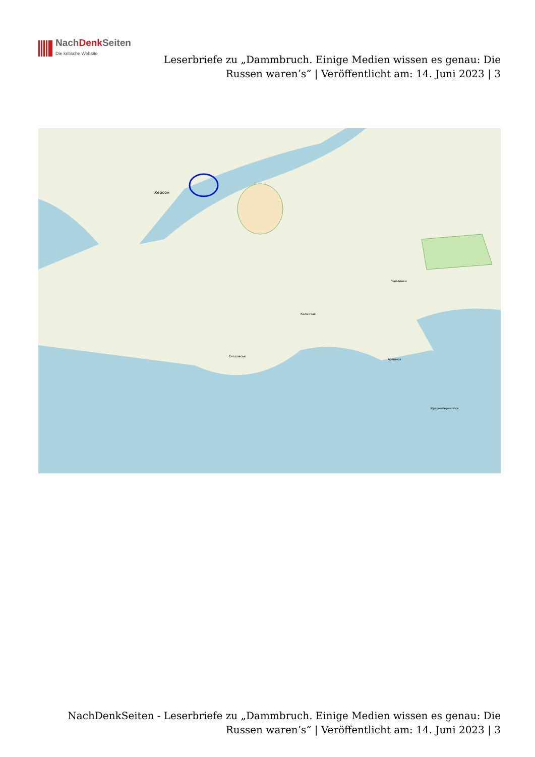NachDenk Seiten
Die kritische Website
Leserbriefe zu „Dammbruch. Einige Medien wissen es genau: Die Russen waren’s“ | Veröffentlicht am: 14. Juni 2023 | 3
Херсон
Чаплинка
Каланчак
Скадовськ
Армянск
Красноперекопск
NachDenkSeiten - Leserbriefe zu „Dammbruch. Einige Medien wissen es genau: Die Russen waren’s“ | Veröffentlicht am: 14. Juni 2023 | 3